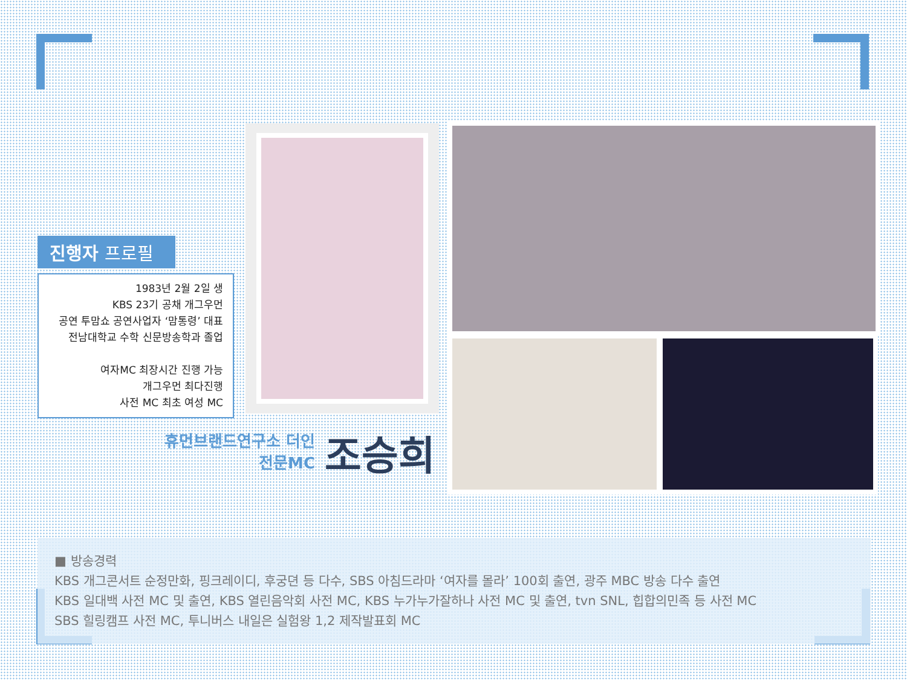진행자 프로필
1983년 2월 2일 생
KBS 23기 공채 개그우먼
공연 투맘쇼 공연사업자 ‘맘통령’ 대표
전남대학교 수학 신문방송학과 졸업
여자MC 최장시간 진행 가능
개그우먼 최다진행
사전 MC 최초 여성 MC
휴먼브랜드연구소 더인
전문MC
조승희
■ 방송경력
KBS 개그콘서트 순정만화, 핑크레이디, 후궁뎐 등 다수, SBS 아침드라마 ‘여자를 몰라’ 100회 출연, 광주 MBC 방송 다수 출연
KBS 일대백 사전 MC 및 출연, KBS 열린음악회 사전 MC, KBS 누가누가잘하나 사전 MC 및 출연, tvn SNL, 힙합의민족 등 사전 MC
SBS 힐링캠프 사전 MC, 투니버스 내일은 실험왕 1,2 제작발표회 MC